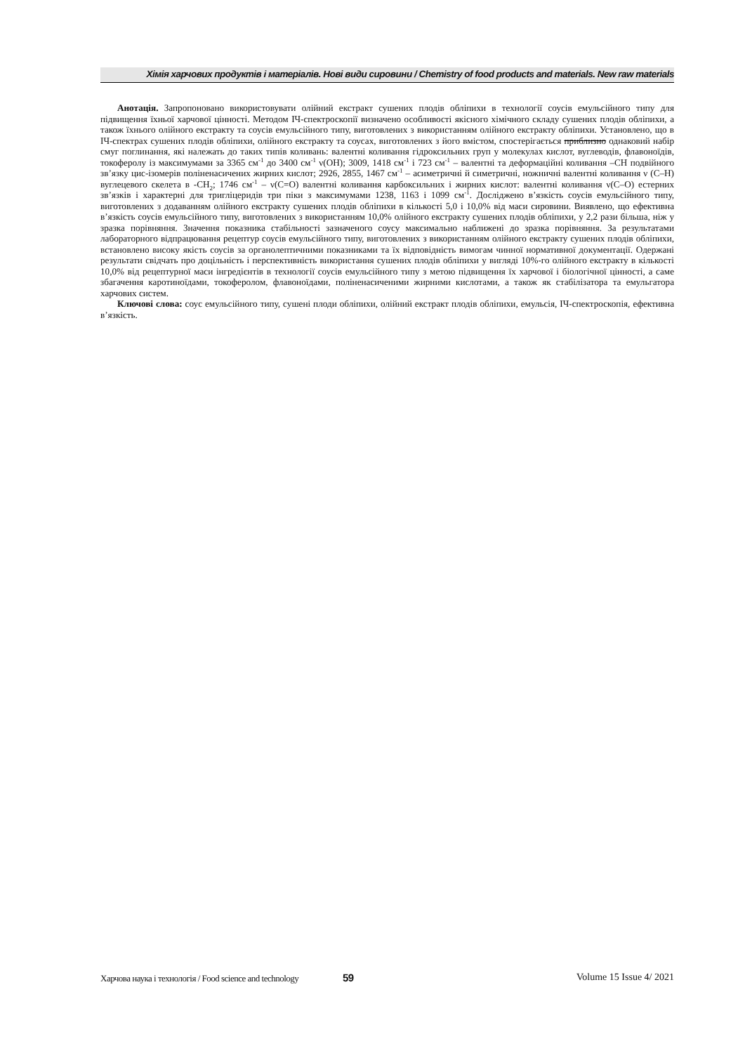Хімія харчових продуктів і матеріалів. Нові види сировини / Chemistry of food products and materials. New raw materials
Анотація. Запропоновано використовувати олійний екстракт сушених плодів обліпихи в технології соусів емульсійного типу для підвищення їхньої харчової цінності. Методом ІЧ-спектроскопії визначено особливості якісного хімічного складу сушених плодів обліпихи, а також їхнього олійного екстракту та соусів емульсійного типу, виготовлених з використанням олійного екстракту обліпихи. Установлено, що в ІЧ-спектрах сушених плодів обліпихи, олійного екстракту та соусах, виготовлених з його вмістом, спостерігається приблизно однаковий набір смуг поглинання, які належать до таких типів коливань: валентні коливання гідроксильних груп у молекулах кислот, вуглеводів, флавоноїдів, токоферолу із максимумами за 3365 см<sup>-1</sup> до 3400 см<sup>-1</sup> ν(OH); 3009, 1418 см<sup>-1</sup> і 723 см<sup>-1</sup> – валентні та деформаційні коливання –CH подвійного зв’язку цис-ізомерів поліненасичених жирних кислот; 2926, 2855, 1467 см<sup>-1</sup> – асиметричні й симетричні, ножничні валентні коливання ν (C–H) вуглецевого скелета в -CH<sub>2</sub>; 1746 см<sup>-1</sup> – ν(C=O) валентні коливання карбоксильних і жирних кислот: валентні коливання ν(C–O) естерних зв’язків і характерні для тригліцеридів три піки з максимумами 1238, 1163 і 1099 см<sup>-1</sup>. Досліджено в’язкість соусів емульсійного типу, виготовлених з додаванням олійного екстракту сушених плодів обліпихи в кількості 5,0 і 10,0% від маси сировини. Виявлено, що ефективна в’язкість соусів емульсійного типу, виготовлених з використанням 10,0% олійного екстракту сушених плодів обліпихи, у 2,2 рази більша, ніж у зразка порівняння. Значення показника стабільності зазначеного соусу максимально наближені до зразка порівняння. За результатами лабораторного відпрацювання рецептур соусів емульсійного типу, виготовлених з використанням олійного екстракту сушених плодів обліпихи, встановлено високу якість соусів за органолептичними показниками та їх відповідність вимогам чинної нормативної документації. Одержані результати свідчать про доцільність і перспективність використання сушених плодів обліпихи у вигляді 10%-го олійного екстракту в кількості 10,0% від рецептурної маси інгредієнтів в технології соусів емульсійного типу з метою підвищення їх харчової і біологічної цінності, а саме збагачення каротиноїдами, токоферолом, флавоноїдами, поліненасиченими жирними кислотами, а також як стабілізатора та емульгатора харчових систем.
Ключові слова: соус емульсійного типу, сушені плоди обліпихи, олійний екстракт плодів обліпихи, емульсія, ІЧ-спектроскопія, ефективна в’язкість.
Харчова наука і технологія / Food science and technology 59 Volume 15 Issue 4/ 2021